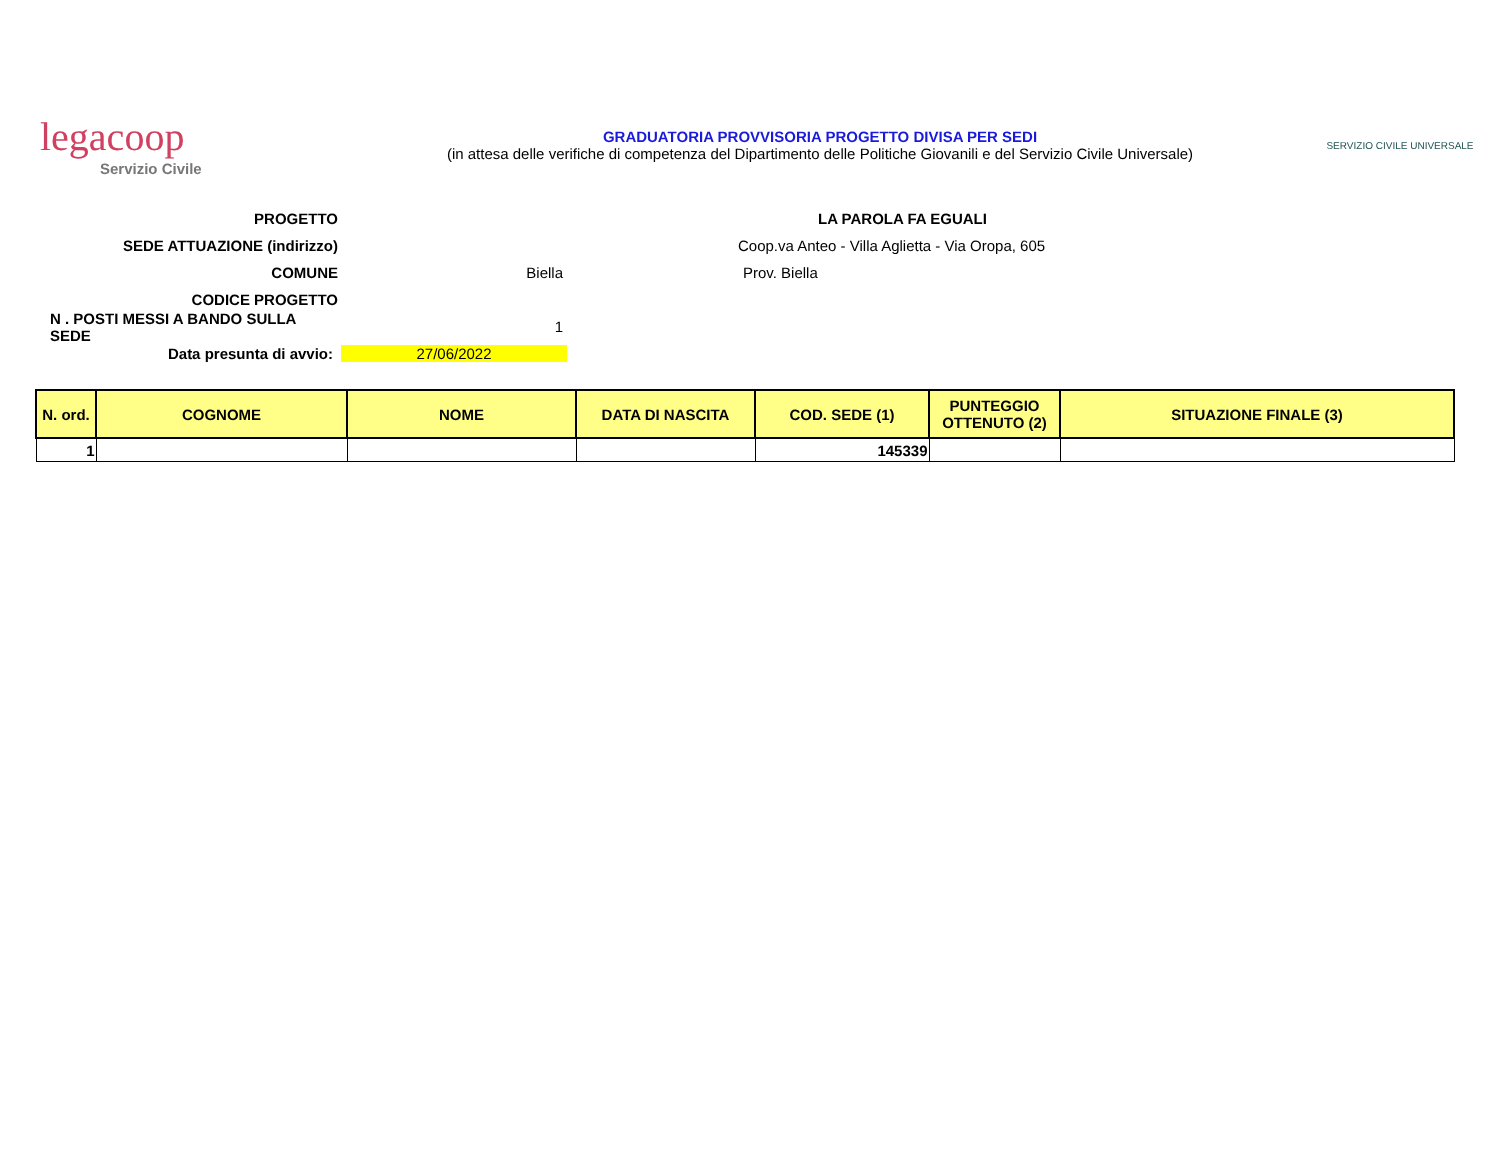legacoop
Servizio Civile
GRADUATORIA PROVVISORIA PROGETTO DIVISA PER SEDI
(in attesa delle verifiche di competenza del Dipartimento delle Politiche Giovanili e del Servizio Civile Universale)
SERVIZIO CIVILE UNIVERSALE
PROGETTO LA PAROLA FA EGUALI
SEDE ATTUAZIONE (indirizzo)
Coop.va Anteo - Villa Aglietta - Via Oropa, 605
COMUNE Biella Prov. Biella
CODICE PROGETTO
N . POSTI MESSI A BANDO SULLA SEDE
1
Data presunta di avvio: 27/06/2022
| N. ord. | COGNOME | NOME | DATA DI NASCITA | COD. SEDE (1) | PUNTEGGIO OTTENUTO (2) | SITUAZIONE FINALE (3) |
| --- | --- | --- | --- | --- | --- | --- |
| 1 | | | | 145339 | | |